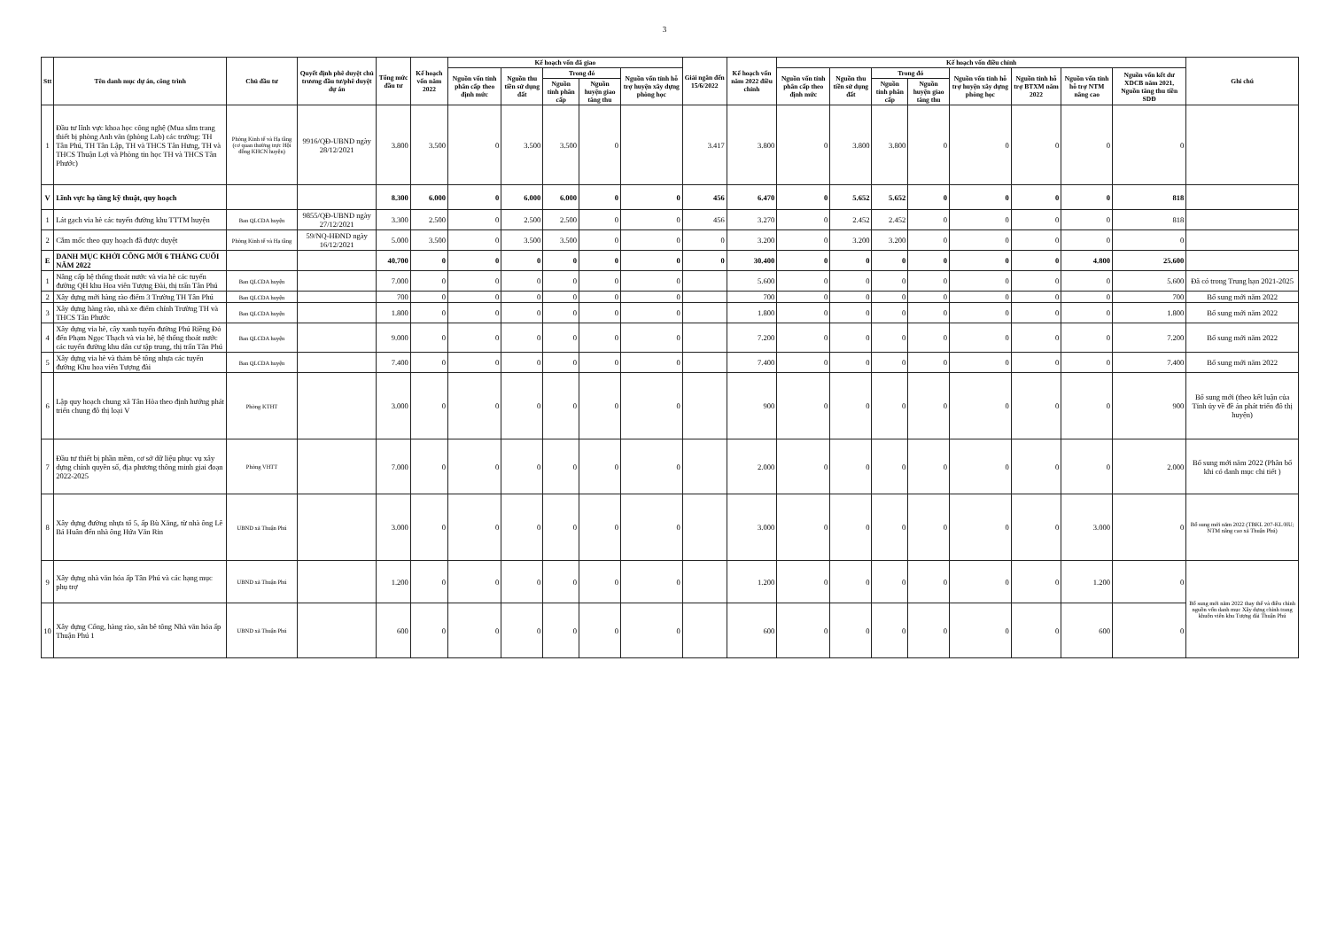3
| Stt | Tên danh mục dự án, công trình | Chủ đầu tư | Quyết định phê duyệt chủ trương đầu tư/phê duyệt dự án | Tổng mức đầu tư | Kế hoạch vốn năm 2022 | Kế hoạch vốn đã giao | | | | | Giải ngân đến 15/6/2022 | Kế hoạch vốn năm 2022 điều chỉnh | Kế hoạch vốn điều chỉnh | | | | | | | | Ghi chú |
| --- | --- | --- | --- | --- | --- | --- | --- | --- | --- | --- | --- | --- | --- | --- | --- | --- | --- | --- | --- | --- | --- |
| | | | | | | Nguồn vốn tỉnh phân cấp theo định mức | Nguồn thu tiền sử dụng đất | Trong đó | | Nguồn vốn tỉnh hỗ trợ huyện xây dựng phòng học | | | Nguồn vốn tỉnh phân cấp theo định mức | Nguồn thu tiền sử dụng đất | Trong đó | | Nguồn vốn tỉnh hỗ trợ huyện xây dựng phòng học | Nguồn tỉnh hỗ trợ BTXM năm 2022 | Nguồn vốn tỉnh hỗ trợ NTM nâng cao | Nguồn vốn kết dư XDCB năm 2021, Nguồn tăng thu tiền SDĐ | |
| | | | | | | | | Nguồn tỉnh phân cấp | Nguồn huyện giao tăng thu | | | | | | Nguồn tỉnh phân cấp | Nguồn huyện giao tăng thu | | | | | |
| 1 | Đầu tư lĩnh vực khoa học công nghệ (Mua sắm trang thiết bị phòng Anh văn (phòng Lab) các trường: TH Tân Phú, TH Tân Lập, TH và THCS Tân Hưng, TH và THCS Thuận Lợi và Phòng tin học TH và THCS Tân Phước) | Phòng Kinh tế và Hạ tầng (cơ quan thường trực Hội đồng KHCN huyện) | 9916/QĐ-UBND ngày 28/12/2021 | 3.800 | 3.500 | 0 | 3.500 | 3.500 | 0 | | 3.417 | 3.800 | 0 | 3.800 | 3.800 | 0 | 0 | 0 | 0 | 0 | |
| V | Lĩnh vực hạ tầng kỹ thuật, quy hoạch | | | 8.300 | 6.000 | 0 | 6.000 | 6.000 | 0 | 0 | 456 | 6.470 | 0 | 5.652 | 5.652 | 0 | 0 | 0 | 0 | 818 | |
| 1 | Lát gạch vỉa hè các tuyến đường khu TTTM huyện | Ban QLCDA huyện | 9855/QĐ-UBND ngày 27/12/2021 | 3.300 | 2.500 | 0 | 2.500 | 2.500 | 0 | 0 | 456 | 3.270 | 0 | 2.452 | 2.452 | 0 | 0 | 0 | 0 | 818 | |
| 2 | Cắm mốc theo quy hoạch đã được duyệt | Phòng Kinh tế và Hạ tầng | 59/NQ-HĐND ngày 16/12/2021 | 5.000 | 3.500 | 0 | 3.500 | 3.500 | 0 | 0 | 0 | 3.200 | 0 | 3.200 | 3.200 | 0 | 0 | 0 | 0 | 0 | |
| E | DANH MỤC KHỞI CÔNG MỚI 6 THÁNG CUỐI NĂM 2022 | | | 40.700 | 0 | 0 | 0 | 0 | 0 | 0 | 0 | 30.400 | 0 | 0 | 0 | 0 | 0 | 0 | 4.800 | 25.600 | |
| 1 | Nâng cấp hệ thống thoát nước và vỉa hè các tuyến đường QH khu Hoa viên Tượng Đài, thị trấn Tân Phú | Ban QLCDA huyện | | 7.000 | 0 | 0 | 0 | 0 | 0 | 0 | | 5.600 | 0 | 0 | 0 | 0 | 0 | 0 | 0 | 5.600 | Đã có trong Trung hạn 2021-2025 |
| 2 | Xây dựng mới hàng rào điểm 3 Trường TH Tân Phú | Ban QLCDA huyện | | 700 | 0 | 0 | 0 | 0 | 0 | 0 | | 700 | 0 | 0 | 0 | 0 | 0 | 0 | 0 | 700 | Bổ sung mới năm 2022 |
| 3 | Xây dựng hàng rào, nhà xe điểm chính Trường TH và THCS Tân Phước | Ban QLCDA huyện | | 1.800 | 0 | 0 | 0 | 0 | 0 | 0 | | 1.800 | 0 | 0 | 0 | 0 | 0 | 0 | 0 | 1.800 | Bổ sung mới năm 2022 |
| 4 | Xây dựng vỉa hè, cây xanh tuyến đường Phú Riềng Đỏ đến Phạm Ngọc Thạch và vỉa hè, hệ thống thoát nước các tuyến đường khu dân cư tập trung, thị trấn Tân Phú | Ban QLCDA huyện | | 9.000 | 0 | 0 | 0 | 0 | 0 | 0 | | 7.200 | 0 | 0 | 0 | 0 | 0 | 0 | 0 | 7.200 | Bổ sung mới năm 2022 |
| 5 | Xây dựng vỉa hè và thảm bê tông nhựa các tuyến đường Khu hoa viên Tượng đài | Ban QLCDA huyện | | 7.400 | 0 | 0 | 0 | 0 | 0 | 0 | | 7.400 | 0 | 0 | 0 | 0 | 0 | 0 | 0 | 7.400 | Bổ sung mới năm 2022 |
| 6 | Lập quy hoạch chung xã Tân Hòa theo định hướng phát triển chung đô thị loại V | Phòng KTHT | | 3.000 | 0 | 0 | 0 | 0 | 0 | 0 | | 900 | 0 | 0 | 0 | 0 | 0 | 0 | 0 | 900 | Bổ sung mới (theo kết luận của Tỉnh ủy về đề án phát triển đô thị huyện) |
| 7 | Đầu tư thiết bị phần mềm, cơ sở dữ liệu phục vụ xây dựng chính quyền số, địa phương thông minh giai đoạn 2022-2025 | Phòng VHTT | | 7.000 | 0 | 0 | 0 | 0 | 0 | 0 | | 2.000 | 0 | 0 | 0 | 0 | 0 | 0 | 0 | 2.000 | Bổ sung mới năm 2022 (Phân bổ khi có danh mục chi tiết ) |
| 8 | Xây dựng đường nhựa tổ 5, ấp Bù Xăng, từ nhà ông Lê Bá Huân đến nhà ông Hứa Văn Rin | UBND xã Thuận Phú | | 3.000 | 0 | 0 | 0 | 0 | 0 | 0 | | 3.000 | 0 | 0 | 0 | 0 | 0 | 0 | 3.000 | 0 | Bổ sung mới năm 2022 (TBKL 207-KL/HU; NTM nâng cao xã Thuận Phú) |
| 9 | Xây dựng nhà văn hóa ấp Tân Phú và các hạng mục phụ trợ | UBND xã Thuận Phú | | 1.200 | 0 | 0 | 0 | 0 | 0 | 0 | | 1.200 | 0 | 0 | 0 | 0 | 0 | 0 | 1.200 | 0 | Bổ sung mới năm 2022 thay thế và điều chỉnh nguồn vốn danh mục Xây dựng chỉnh trang khuôn viên khu Tượng đài Thuận Phú |
| 10 | Xây dựng Cổng, hàng rào, sân bê tông Nhà văn hóa ấp Thuận Phú 1 | UBND xã Thuận Phú | | 600 | 0 | 0 | 0 | 0 | 0 | 0 | | 600 | 0 | 0 | 0 | 0 | 0 | 0 | 600 | 0 | |